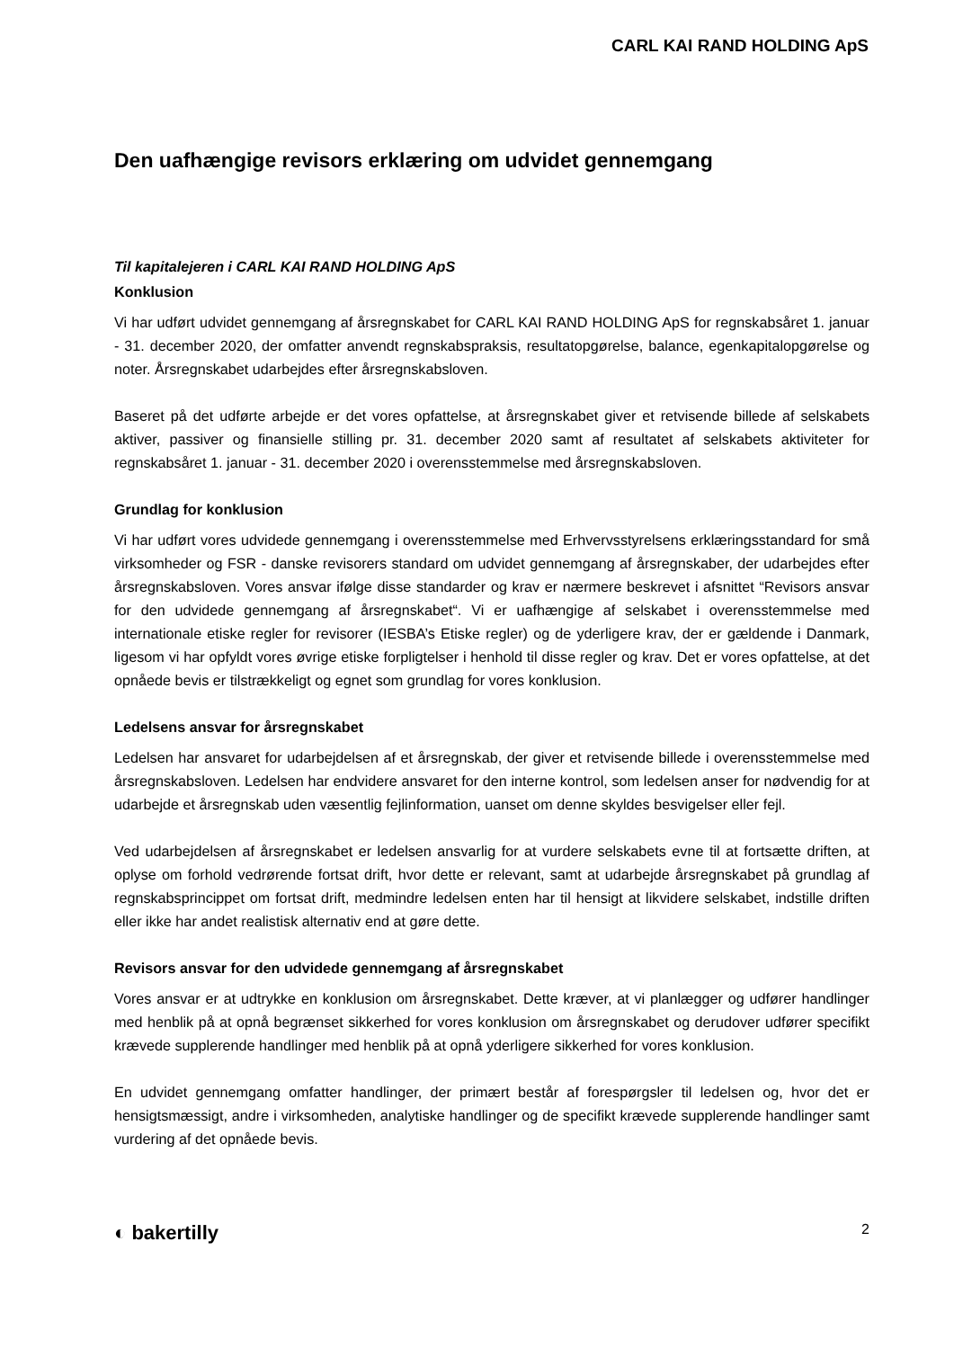CARL KAI RAND HOLDING ApS
Den uafhængige revisors erklæring om udvidet gennemgang
Til kapitalejeren i CARL KAI RAND HOLDING ApS
Konklusion
Vi har udført udvidet gennemgang af årsregnskabet for CARL KAI RAND HOLDING ApS for regnskabsåret 1. januar - 31. december 2020, der omfatter anvendt regnskabspraksis, resultatopgørelse, balance, egenkapitalopgørelse og noter. Årsregnskabet udarbejdes efter årsregnskabsloven.
Baseret på det udførte arbejde er det vores opfattelse, at årsregnskabet giver et retvisende billede af selskabets aktiver, passiver og finansielle stilling pr. 31. december 2020 samt af resultatet af selskabets aktiviteter for regnskabsåret 1. januar - 31. december 2020 i overensstemmelse med årsregnskabsloven.
Grundlag for konklusion
Vi har udført vores udvidede gennemgang i overensstemmelse med Erhvervsstyrelsens erklæringsstandard for små virksomheder og FSR - danske revisorers standard om udvidet gennemgang af årsregnskaber, der udarbejdes efter årsregnskabsloven. Vores ansvar ifølge disse standarder og krav er nærmere beskrevet i afsnittet “Revisors ansvar for den udvidede gennemgang af årsregnskabet“. Vi er uafhængige af selskabet i overensstemmelse med internationale etiske regler for revisorer (IESBA’s Etiske regler) og de yderligere krav, der er gældende i Danmark, ligesom vi har opfyldt vores øvrige etiske forpligtelser i henhold til disse regler og krav. Det er vores opfattelse, at det opnåede bevis er tilstrækkeligt og egnet som grundlag for vores konklusion.
Ledelsens ansvar for årsregnskabet
Ledelsen har ansvaret for udarbejdelsen af et årsregnskab, der giver et retvisende billede i overensstemmelse med årsregnskabsloven. Ledelsen har endvidere ansvaret for den interne kontrol, som ledelsen anser for nødvendig for at udarbejde et årsregnskab uden væsentlig fejlinformation, uanset om denne skyldes besvigelser eller fejl.
Ved udarbejdelsen af årsregnskabet er ledelsen ansvarlig for at vurdere selskabets evne til at fortsætte driften, at oplyse om forhold vedrørende fortsat drift, hvor dette er relevant, samt at udarbejde årsregnskabet på grundlag af regnskabsprincippet om fortsat drift, medmindre ledelsen enten har til hensigt at likvidere selskabet, indstille driften eller ikke har andet realistisk alternativ end at gøre dette.
Revisors ansvar for den udvidede gennemgang af årsregnskabet
Vores ansvar er at udtrykke en konklusion om årsregnskabet. Dette kræver, at vi planlægger og udfører handlinger med henblik på at opnå begrænset sikkerhed for vores konklusion om årsregnskabet og derudover udfører specifikt krævede supplerende handlinger med henblik på at opnå yderligere sikkerhed for vores konklusion.
En udvidet gennemgang omfatter handlinger, der primært består af forespørgsler til ledelsen og, hvor det er hensigtsmæssigt, andre i virksomheden, analytiske handlinger og de specifikt krævede supplerende handlinger samt vurdering af det opnåede bevis.
◐ bakertilly 2